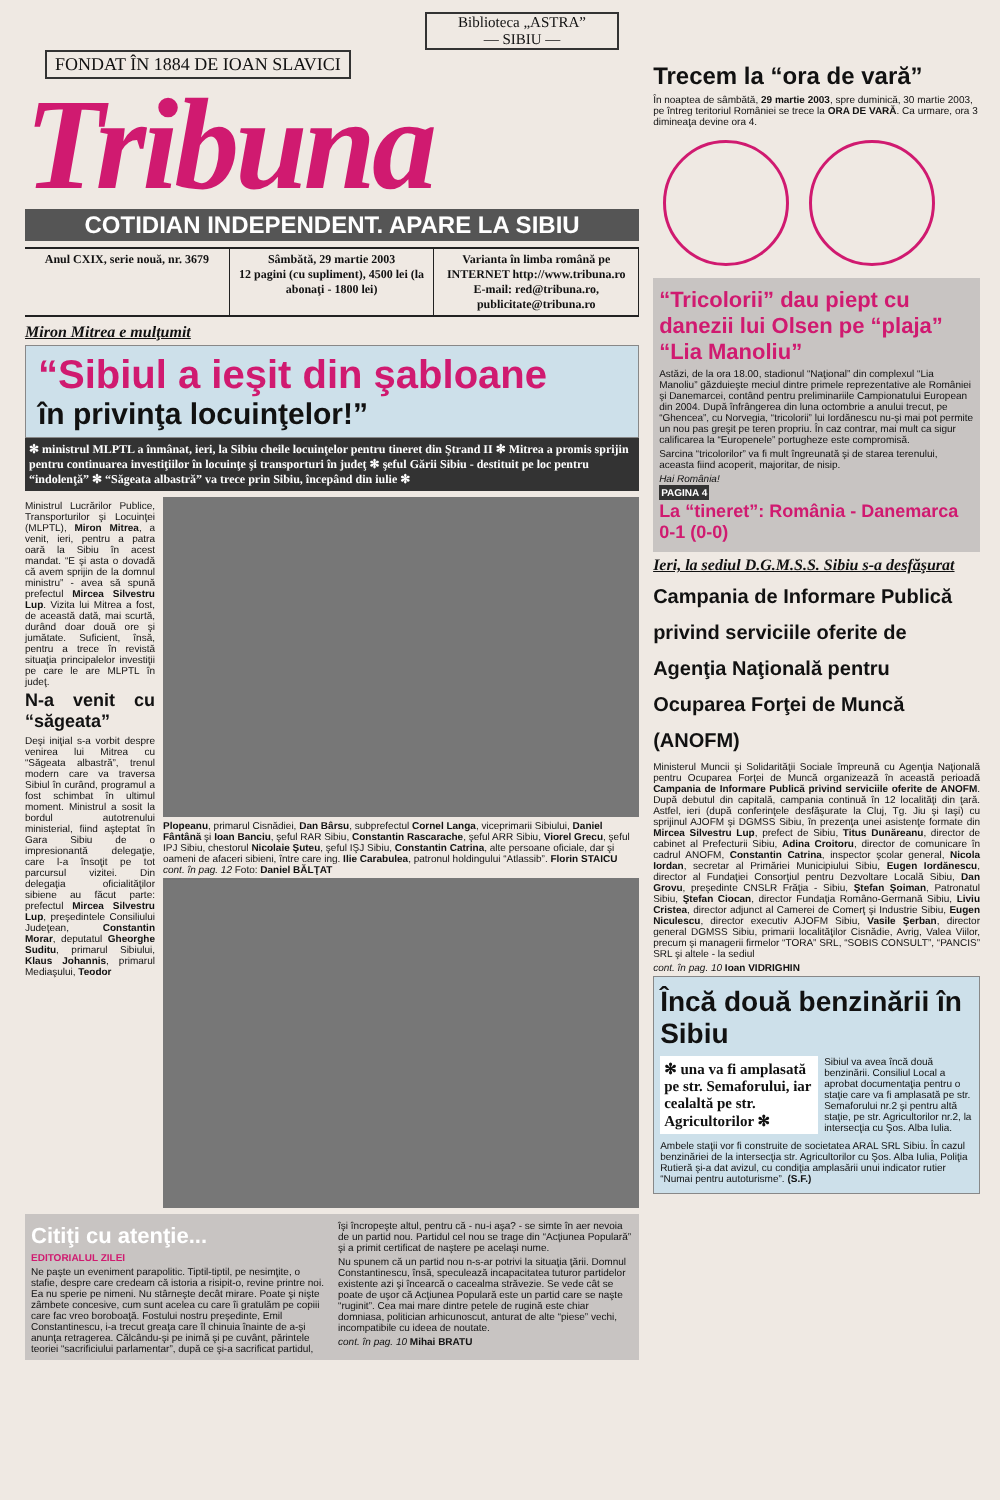Biblioteca „ASTRA”
— SIBIU —
FONDAT ÎN 1884 DE IOAN SLAVICI
Tribuna
COTIDIAN INDEPENDENT. APARE LA SIBIU
Anul CXIX, serie nouă, nr. 3679
Sâmbătă, 29 martie 2003
12 pagini (cu supliment), 4500 lei (la abonaţi - 1800 lei)
Varianta în limba română pe INTERNET http://www.tribuna.ro
E-mail: red@tribuna.ro, publicitate@tribuna.ro
Miron Mitrea e mulţumit
“Sibiul a ieşit din şabloane
în privinţa locuinţelor!”
✻ ministrul MLPTL a înmânat, ieri, la Sibiu cheile locuinţelor pentru tineret din Ştrand II ✻ Mitrea a promis sprijin pentru continuarea investiţiilor în locuinţe şi transporturi în judeţ ✻ şeful Gării Sibiu - destituit pe loc pentru “indolenţă” ✻ “Săgeata albastră” va trece prin Sibiu, începând din iulie ✻
Ministrul Lucrărilor Publice, Transporturilor şi Locuinţei (MLPTL), Miron Mitrea, a venit, ieri, pentru a patra oară la Sibiu în acest mandat. “E şi asta o dovadă că avem sprijin de la domnul ministru” - avea să spună prefectul Mircea Silvestru Lup. Vizita lui Mitrea a fost, de această dată, mai scurtă, durând doar două ore şi jumătate. Suficient, însă, pentru a trece în revistă situaţia principalelor investiţii pe care le are MLPTL în judeţ.
N-a venit cu “săgeata”
Deşi iniţial s-a vorbit despre venirea lui Mitrea cu “Săgeata albastră”, trenul modern care va traversa Sibiul în curând, programul a fost schimbat în ultimul moment. Ministrul a sosit la bordul autotrenului ministerial, fiind aşteptat în Gara Sibiu de o impresionantă delegaţie, care l-a însoţit pe tot parcursul vizitei. Din delegaţia oficialităţilor sibiene au făcut parte: prefectul Mircea Silvestru Lup, preşedintele Consiliului Judeţean, Constantin Morar, deputatul Gheorghe Suditu, primarul Sibiului, Klaus Johannis, primarul Mediaşului, Teodor
Plopeanu, primarul Cisnădiei, Dan Bârsu, subprefectul Cornel Langa, viceprimarii Sibiului, Daniel Fântână şi Ioan Banciu, şeful RAR Sibiu, Constantin Rascarache, şeful ARR Sibiu, Viorel Grecu, şeful IPJ Sibiu, chestorul Nicolaie Şuteu, şeful IŞJ Sibiu, Constantin Catrina, alte persoane oficiale, dar şi oameni de afaceri sibieni, între care ing. Ilie Carabulea, patronul holdingului “Atlassib”. Florin STAICU cont. în pag. 12 Foto: Daniel BĂLŢAT
Citiţi cu atenţie...
EDITORIALUL ZILEI
Ne paşte un eveniment parapolitic. Tiptil-tiptil, pe nesimţite, o stafie, despre care credeam că istoria a risipit-o, revine printre noi. Ea nu sperie pe nimeni. Nu stârneşte decât mirare. Poate şi nişte zâmbete concesive, cum sunt acelea cu care îi gratulăm pe copiii care fac vreo boroboaţă. Fostului nostru preşedinte, Emil Constantinescu, i-a trecut greaţa care îl chinuia înainte de a-şi anunţa retragerea. Călcându-şi pe inimă şi pe cuvânt, părintele teoriei “sacrificiului parlamentar”, după ce şi-a sacrificat partidul, îşi încropeşte altul, pentru că - nu-i aşa? - se simte în aer nevoia de un partid nou. Partidul cel nou se trage din “Acţiunea Populară” şi a primit certificat de naştere pe acelaşi nume.
Nu spunem că un partid nou n-s-ar potrivi la situaţia ţării. Domnul Constantinescu, însă, speculează incapacitatea tuturor partidelor existente azi şi încearcă o cacealma străvezie. Se vede cât se poate de uşor că Acţiunea Populară este un partid care se naşte “ruginit”. Cea mai mare dintre petele de rugină este chiar domniasa, politician arhicunoscut, anturat de alte “piese” vechi, incompatibile cu ideea de noutate.
cont. în pag. 10 Mihai BRATU
Trecem la “ora de vară”
În noaptea de sâmbătă, 29 martie 2003, spre duminică, 30 martie 2003, pe întreg teritoriul României se trece la ORA DE VARĂ. Ca urmare, ora 3 dimineaţa devine ora 4.
“Tricolorii” dau piept cu danezii lui Olsen pe “plaja” “Lia Manoliu”
Astăzi, de la ora 18.00, stadionul “Naţional” din complexul “Lia Manoliu” găzduieşte meciul dintre primele reprezentative ale României şi Danemarcei, contând pentru preliminariile Campionatului European din 2004. După înfrângerea din luna octombrie a anului trecut, pe “Ghencea”, cu Norvegia, “tricolorii” lui Iordănescu nu-şi mai pot permite un nou pas greşit pe teren propriu. În caz contrar, mai mult ca sigur calificarea la “Europenele” portugheze este compromisă.
Sarcina “tricolorilor” va fi mult îngreunată şi de starea terenului, aceasta fiind acoperit, majoritar, de nisip.
Hai România!
PAGINA 4
La “tineret”: România - Danemarca 0-1 (0-0)
Ieri, la sediul D.G.M.S.S. Sibiu s-a desfăşurat
Campania de Informare Publică privind serviciile oferite de Agenţia Naţională pentru Ocuparea Forţei de Muncă (ANOFM)
Ministerul Muncii şi Solidarităţii Sociale împreună cu Agenţia Naţională pentru Ocuparea Forţei de Muncă organizează în această perioadă Campania de Informare Publică privind serviciile oferite de ANOFM. După debutul din capitală, campania continuă în 12 localităţi din ţară. Astfel, ieri (după conferinţele desfăşurate la Cluj, Tg. Jiu şi Iaşi) cu sprijinul AJOFM şi DGMSS Sibiu, în prezenţa unei asistenţe formate din Mircea Silvestru Lup, prefect de Sibiu, Titus Dunăreanu, director de cabinet al Prefecturii Sibiu, Adina Croitoru, director de comunicare în cadrul ANOFM, Constantin Catrina, inspector şcolar general, Nicola Iordan, secretar al Primăriei Municipiului Sibiu, Eugen Iordănescu, director al Fundaţiei Consorţiul pentru Dezvoltare Locală Sibiu, Dan Grovu, preşedinte CNSLR Frăţia - Sibiu, Ştefan Şoiman, Patronatul Sibiu, Ştefan Ciocan, director Fundaţia Româno-Germană Sibiu, Liviu Cristea, director adjunct al Camerei de Comerţ şi Industrie Sibiu, Eugen Niculescu, director executiv AJOFM Sibiu, Vasile Şerban, director general DGMSS Sibiu, primarii localităţilor Cisnădie, Avrig, Valea Viilor, precum şi managerii firmelor “TORA” SRL, “SOBIS CONSULT”, “PANCIS” SRL şi altele - la sediul
cont. în pag. 10 Ioan VIDRIGHIN
Încă două benzinării în Sibiu
✻ una va fi amplasată pe str. Semaforului, iar cealaltă pe str. Agricultorilor ✻
Sibiul va avea încă două benzinării. Consiliul Local a aprobat documentaţia pentru o staţie care va fi amplasată pe str. Semaforului nr.2 şi pentru altă staţie, pe str. Agricultorilor nr.2, la intersecţia cu Şos. Alba Iulia.
Ambele staţii vor fi construite de societatea ARAL SRL Sibiu. În cazul benzinăriei de la intersecţia str. Agricultorilor cu Şos. Alba Iulia, Poliţia Rutieră şi-a dat avizul, cu condiţia amplasării unui indicator rutier “Numai pentru autoturisme”. (S.F.)